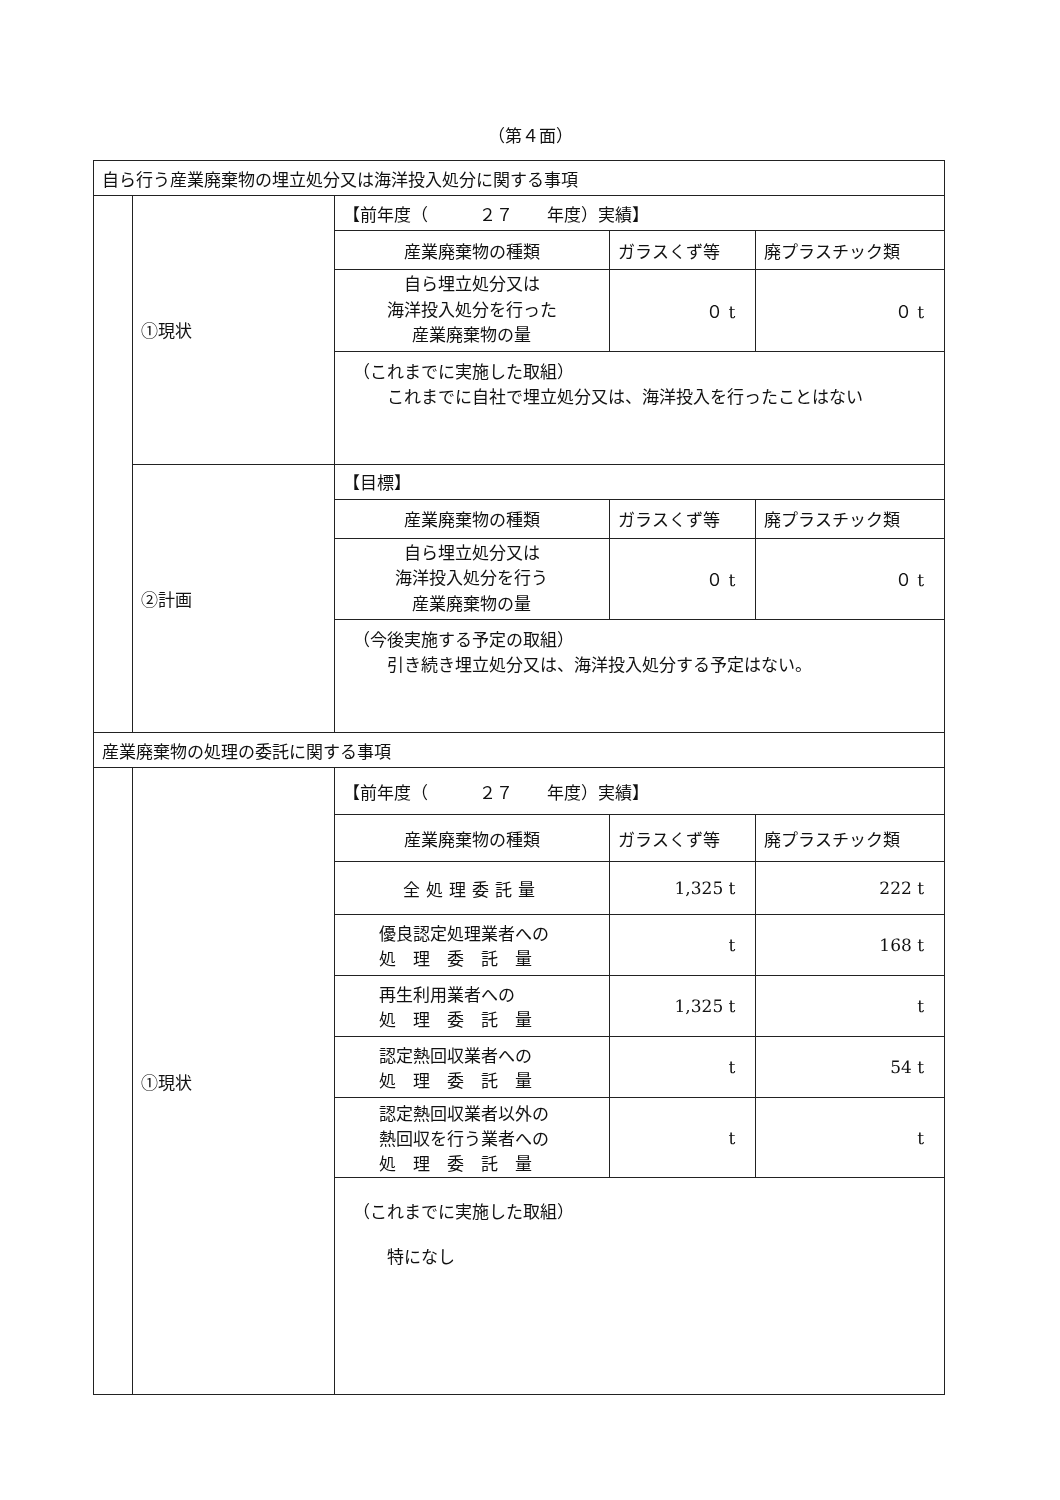（第４面）
| 自ら行う産業廃棄物の埋立処分又は海洋投入処分に関する事項 | | | | |
| | ①現状 | 【前年度（ ２７ 年度）実績】 | | |
| | | 産業廃棄物の種類 | ガラスくず等 | 廃プラスチック類 |
| | | 自ら埋立処分又は 海洋投入処分を行った 産業廃棄物の量 | ０ t | ０ t |
| | | （これまでに実施した取組） これまでに自社で埋立処分又は、海洋投入を行ったことはない | | |
| | ②計画 | 【目標】 | | |
| | | 産業廃棄物の種類 | ガラスくず等 | 廃プラスチック類 |
| | | 自ら埋立処分又は 海洋投入処分を行う 産業廃棄物の量 | ０ t | ０ t |
| | | （今後実施する予定の取組） 引き続き埋立処分又は、海洋投入処分する予定はない。 | | |
| 産業廃棄物の処理の委託に関する事項 | | | | |
| | ①現状 | 【前年度（ ２７ 年度）実績】 | | |
| | | 産業廃棄物の種類 | ガラスくず等 | 廃プラスチック類 |
| | | 全処理委託量 | 1,325 t | 222 t |
| | | 優良認定処理業者への 処 理 委 託 量 | t | 168 t |
| | | 再生利用業者への 処 理 委 託 量 | 1,325 t | t |
| | | 認定熱回収業者への 処 理 委 託 量 | t | 54 t |
| | | 認定熱回収業者以外の 熱回収を行う業者への 処 理 委 託 量 | t | t |
| | | （これまでに実施した取組） 特になし | | |